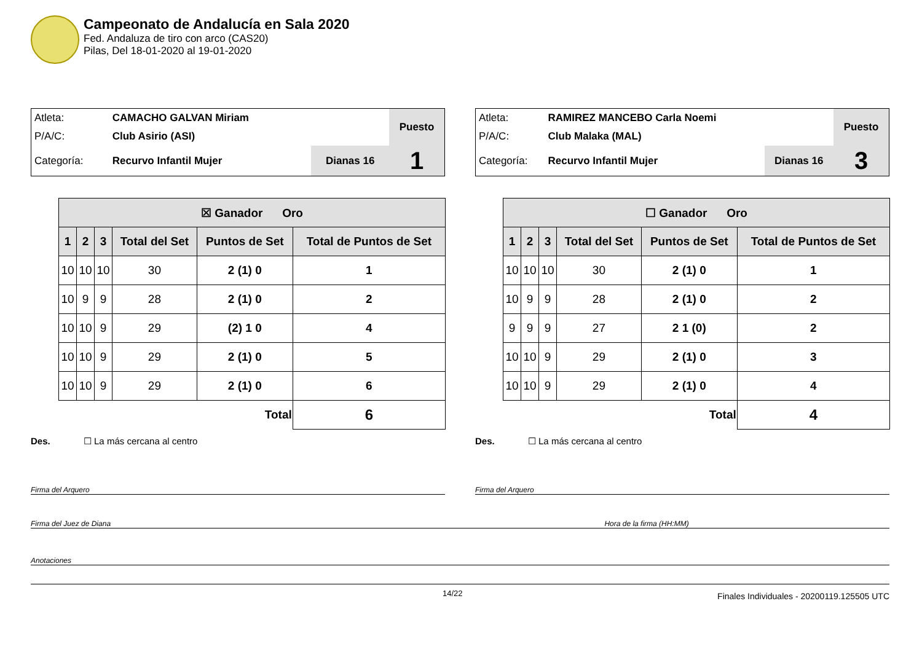Campeonato de Andalucía en Sala 2020
Fed. Andaluza de tiro con arco (CAS20)
Pilas, Del 18-01-2020 al 19-01-2020
| Atleta: | CAMACHO GALVAN Miriam | | Puesto |
| P/A/C: | Club Asirio (ASI) | | |
| Categoría: | Recurvo Infantil Mujer | Dianas 16 | 1 |
| ☒ Ganador Oro | | | | | |
| --- | --- | --- | --- | --- | --- |
| 1 | 2 | 3 | Total del Set | Puntos de Set | Total de Puntos de Set |
| 10 | 10 | 10 | 30 | 2 (1) 0 | 1 |
| 10 | 9 | 9 | 28 | 2 (1) 0 | 2 |
| 10 | 10 | 9 | 29 | (2) 1 0 | 4 |
| 10 | 10 | 9 | 29 | 2 (1) 0 | 5 |
| 10 | 10 | 9 | 29 | 2 (1) 0 | 6 |
| Total | | | | | 6 |
Des. ☐ La más cercana al centro
| Atleta: | RAMIREZ MANCEBO Carla Noemi | | Puesto |
| P/A/C: | Club Malaka (MAL) | | |
| Categoría: | Recurvo Infantil Mujer | Dianas 16 | 3 |
| ☐ Ganador Oro | | | | | |
| --- | --- | --- | --- | --- | --- |
| 1 | 2 | 3 | Total del Set | Puntos de Set | Total de Puntos de Set |
| 10 | 10 | 10 | 30 | 2 (1) 0 | 1 |
| 10 | 9 | 9 | 28 | 2 (1) 0 | 2 |
| 9 | 9 | 9 | 27 | 2 1 (0) | 2 |
| 10 | 10 | 9 | 29 | 2 (1) 0 | 3 |
| 10 | 10 | 9 | 29 | 2 (1) 0 | 4 |
| Total | | | | | 4 |
Des. ☐ La más cercana al centro
Firma del Arquero Firma del Arquero
Firma del Juez de Diana Hora de la firma (HH:MM)
Anotaciones
14/22
Finales Individuales - 20200119.125505 UTC